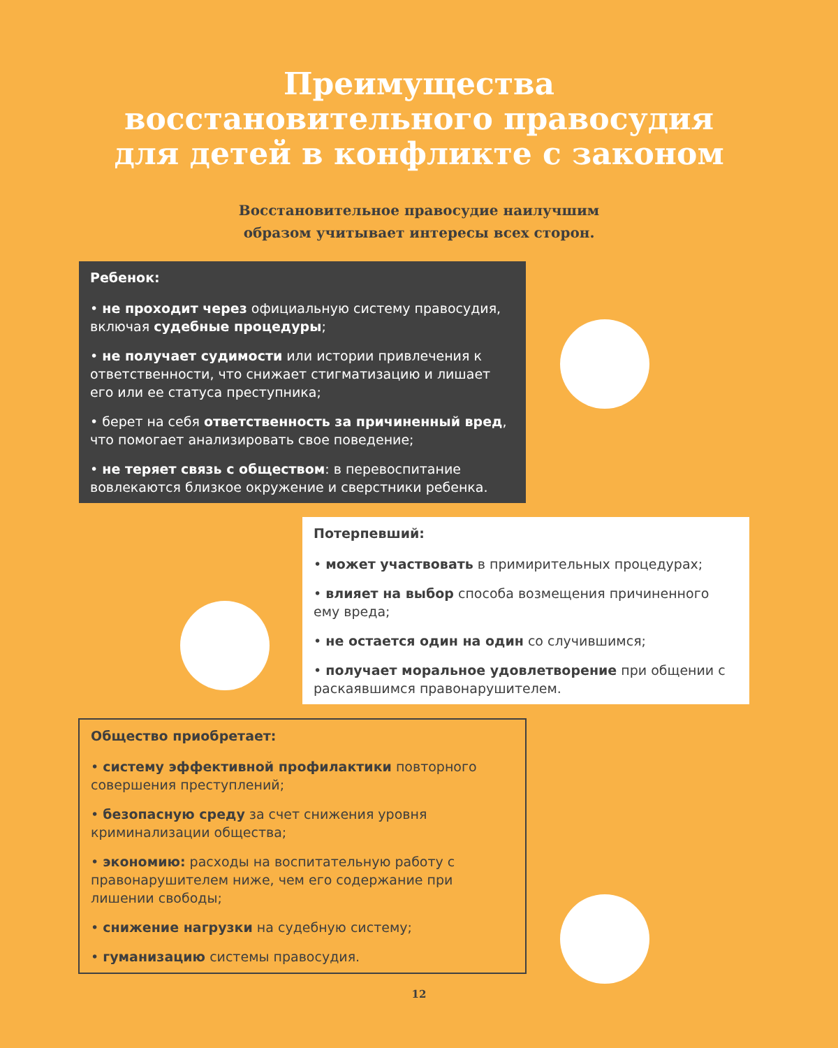Преимущества
восстановительного правосудия
для детей в конфликте с законом
Восстановительное правосудие наилучшим
образом учитывает интересы всех сторон.
Ребенок:
• не проходит через официальную систему правосудия, включая судебные процедуры;
• не получает судимости или истории привлечения к ответственности, что снижает стигматизацию и лишает его или ее статуса преступника;
• берет на себя ответственность за причиненный вред, что помогает анализировать свое поведение;
• не теряет связь с обществом: в перевоспитание вовлекаются близкое окружение и сверстники ребенка.
Потерпевший:
• может участвовать в примирительных процедурах;
• влияет на выбор способа возмещения причиненного ему вреда;
• не остается один на один со случившимся;
• получает моральное удовлетворение при общении с раскаявшимся правонарушителем.
Общество приобретает:
• систему эффективной профилактики повторного совершения преступлений;
• безопасную среду за счет снижения уровня криминализации общества;
• экономию: расходы на воспитательную работу с правонарушителем ниже, чем его содержание при лишении свободы;
• снижение нагрузки на судебную систему;
• гуманизацию системы правосудия.
12